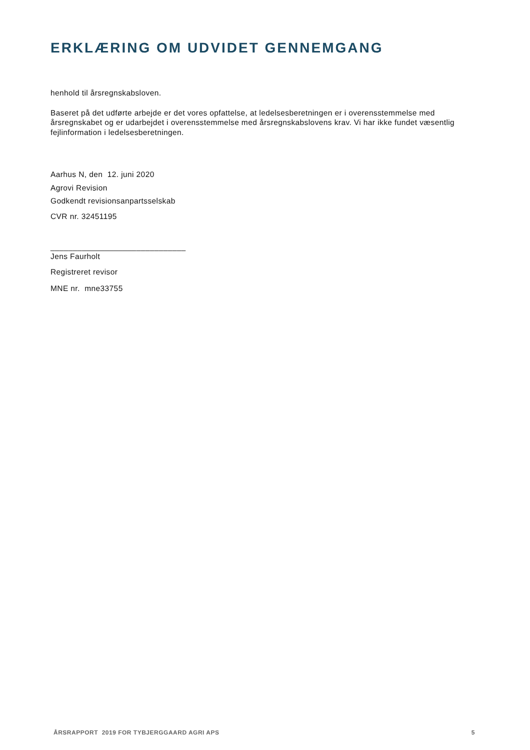ERKLÆRING OM UDVIDET GENNEMGANG
henhold til årsregnskabsloven.
Baseret på det udførte arbejde er det vores opfattelse, at ledelsesberetningen er i overensstemmelse med årsregnskabet og er udarbejdet i overensstemmelse med årsregnskabslovens krav. Vi har ikke fundet væsentlig fejlinformation i ledelsesberetningen.
Aarhus N, den 12. juni 2020
Agrovi Revision
Godkendt revisionsanpartsselskab
CVR nr. 32451195
______________________________
Jens Faurholt
Registreret revisor
MNE nr. mne33755
ÅRSRAPPORT 2019 FOR TYBJERGGAARD AGRI APS 5